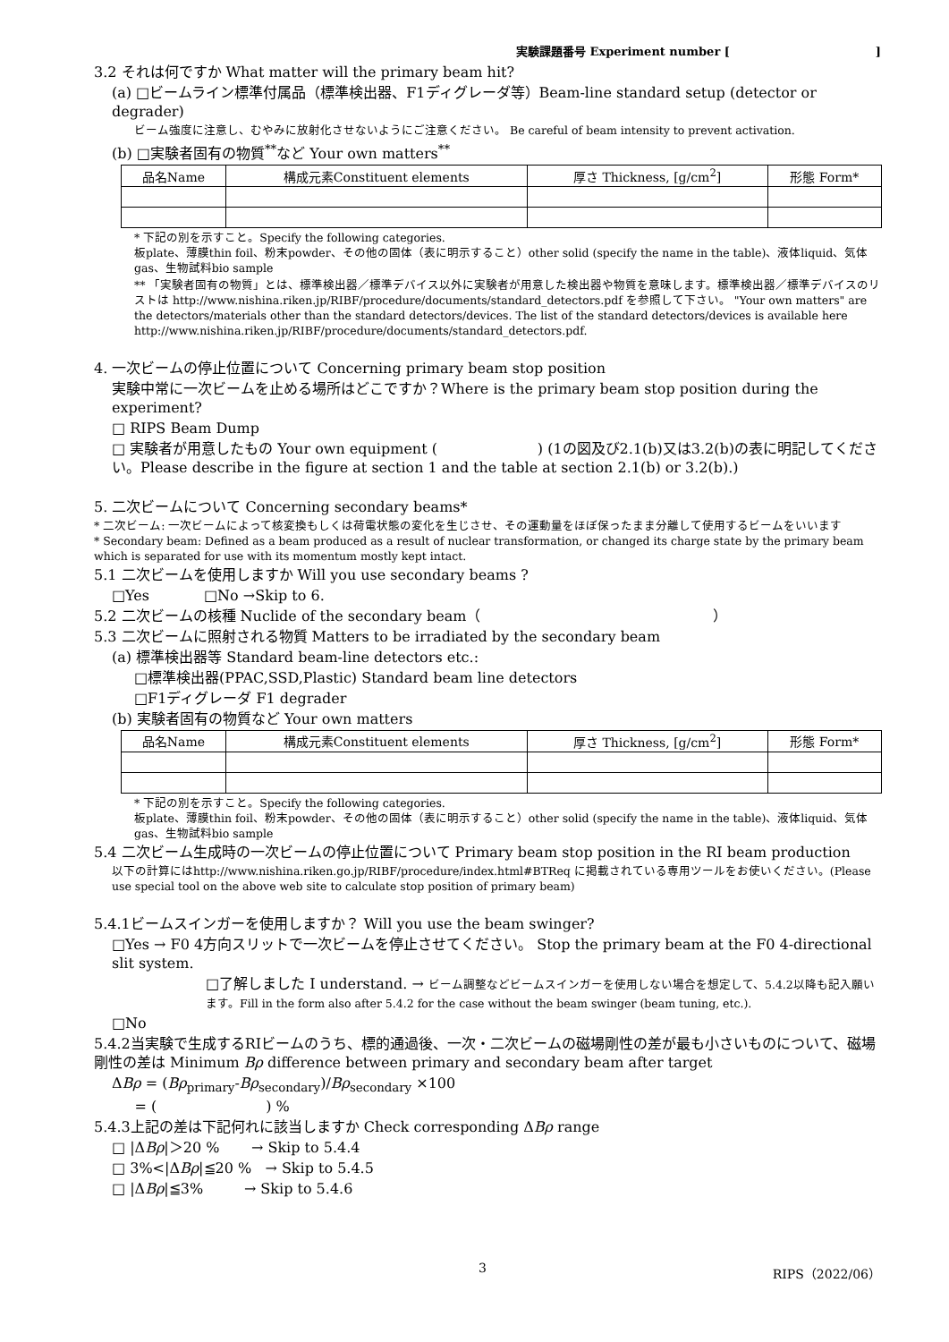実験課題番号 Experiment number [ ]
3.2 それは何ですか What matter will the primary beam hit?
(a) □ビームライン標準付属品（標準検出器、F1ディグレーダ等）Beam-line standard setup (detector or degrader)
ビーム強度に注意し、むやみに放射化させないようにご注意ください。 Be careful of beam intensity to prevent activation.
(b) □実験者固有の物質<sup>**</sup>など Your own matters<sup>**</sup>
| 品名Name | 構成元素Constituent elements | 厚さ Thickness, [g/cm<sup>2</sup>] | 形態 Form* |
| --- | --- | --- | --- |
* 下記の別を示すこと。Specify the following categories.
板plate、薄膜thin foil、粉末powder、その他の固体（表に明示すること）other solid (specify the name in the table)、液体liquid、気体gas、生物試料bio sample
** 「実験者固有の物質」とは、標準検出器／標準デバイス以外に実験者が用意した検出器や物質を意味します。標準検出器／標準デバイスのリストは http://www.nishina.riken.jp/RIBF/procedure/documents/standard_detectors.pdf を参照して下さい。 "Your own matters" are the detectors/materials other than the standard detectors/devices. The list of the standard detectors/devices is available here http://www.nishina.riken.jp/RIBF/procedure/documents/standard_detectors.pdf.
4. 一次ビームの停止位置について Concerning primary beam stop position
実験中常に一次ビームを止める場所はどこですか？Where is the primary beam stop position during the experiment?
□ RIPS Beam Dump
□ 実験者が用意したもの Your own equipment ( ) (1の図及び2.1(b)又は3.2(b)の表に明記してください。Please describe in the figure at section 1 and the table at section 2.1(b) or 3.2(b).)
5. 二次ビームについて Concerning secondary beams*
* 二次ビーム: 一次ビームによって核変換もしくは荷電状態の変化を生じさせ、その運動量をほぼ保ったまま分離して使用するビームをいいます
* Secondary beam: Defined as a beam produced as a result of nuclear transformation, or changed its charge state by the primary beam which is separated for use with its momentum mostly kept intact.
5.1 二次ビームを使用しますか Will you use secondary beams ?
□Yes □No →Skip to 6.
5.2 二次ビームの核種 Nuclide of the secondary beam（ ）
5.3 二次ビームに照射される物質 Matters to be irradiated by the secondary beam
(a) 標準検出器等 Standard beam-line detectors etc.:
□標準検出器(PPAC,SSD,Plastic) Standard beam line detectors
□F1ディグレーダ F1 degrader
(b) 実験者固有の物質など Your own matters
| 品名Name | 構成元素Constituent elements | 厚さ Thickness, [g/cm<sup>2</sup>] | 形態 Form* |
| --- | --- | --- | --- |
* 下記の別を示すこと。Specify the following categories.
板plate、薄膜thin foil、粉末powder、その他の固体（表に明示すること）other solid (specify the name in the table)、液体liquid、気体gas、生物試料bio sample
5.4 二次ビーム生成時の一次ビームの停止位置について Primary beam stop position in the RI beam production
以下の計算にはhttp://www.nishina.riken.go.jp/RIBF/procedure/index.html#BTReq に掲載されている専用ツールをお使いください。(Please use special tool on the above web site to calculate stop position of primary beam)
5.4.1ビームスインガーを使用しますか？ Will you use the beam swinger?
□Yes → F0 4方向スリットで一次ビームを停止させてください。 Stop the primary beam at the F0 4-directional slit system.
□了解しました I understand. → ビーム調整などビームスインガーを使用しない場合を想定して、5.4.2以降も記入願います。Fill in the form also after 5.4.2 for the case without the beam swinger (beam tuning, etc.).
□No
5.4.2当実験で生成するRIビームのうち、標的通過後、一次・二次ビームの磁場剛性の差が最も小さいものについて、磁場剛性の差は Minimum Bρ difference between primary and secondary beam after target
ΔBρ = (Bρ<sub>primary</sub>-Bρ<sub>secondary</sub>)/Bρ<sub>secondary</sub> ×100
= ( ) %
5.4.3上記の差は下記何れに該当しますか Check corresponding ΔBρ range
□ |ΔBρ|＞20 % → Skip to 5.4.4
□ 3%<|ΔBρ|≦20 % → Skip to 5.4.5
□ |ΔBρ|≦3% → Skip to 5.4.6
3 RIPS（2022/06）